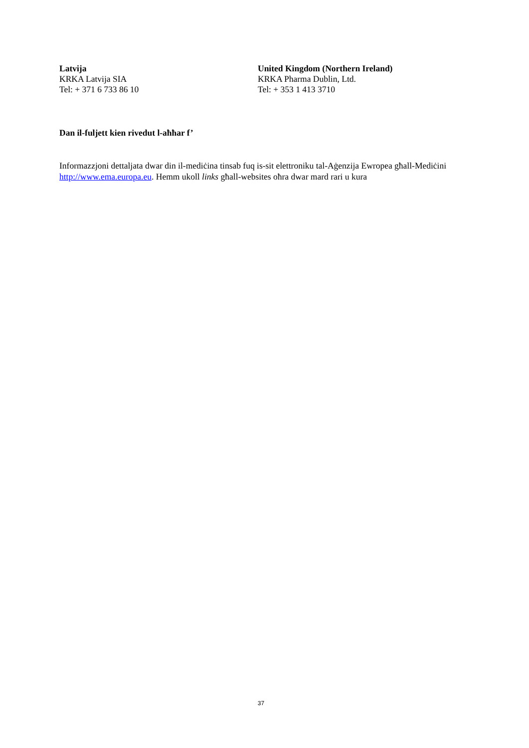Latvija
KRKA Latvija SIA
Tel: + 371 6 733 86 10
United Kingdom (Northern Ireland)
KRKA Pharma Dublin, Ltd.
Tel: + 353 1 413 3710
Dan il-fuljett kien rivedut l-aħħar f’
Informazzjoni dettaljata dwar din il-mediċina tinsab fuq is-sit elettroniku tal-Aġenzija Ewropea għall-Mediċini http://www.ema.europa.eu. Hemm ukoll links għall-websites oħra dwar mard rari u kura
37